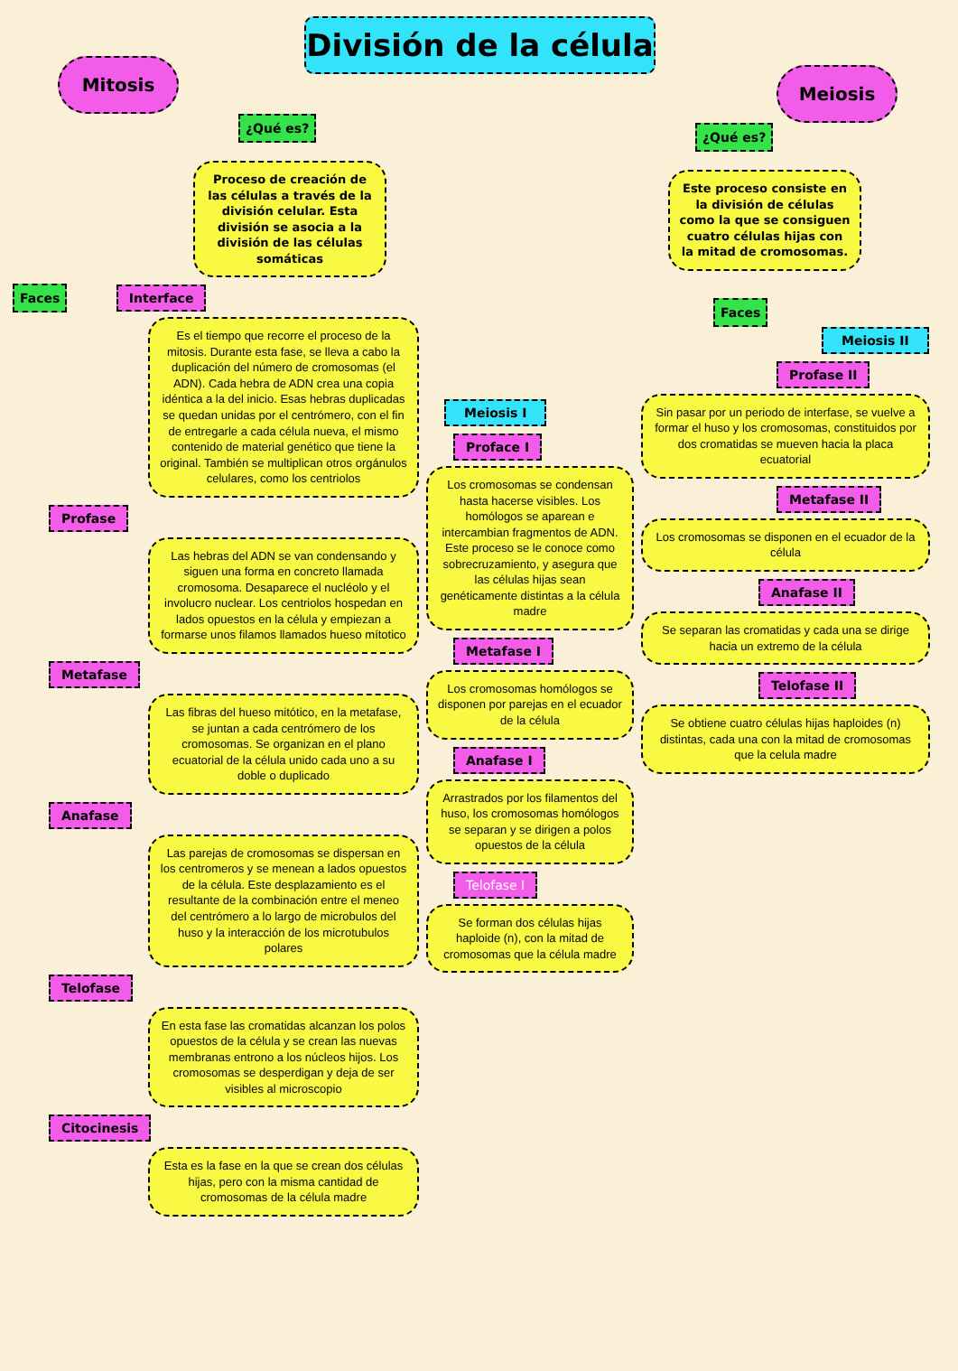División de la célula
Mitosis
¿Qué es?
Proceso de creación de las células a través de la división celular. Esta división se asocia a la división de las células somáticas
Faces
Interface
Es el tiempo que recorre el proceso de la mitosis. Durante esta fase, se lleva a cabo la duplicación del número de cromosomas (el ADN). Cada hebra de ADN crea una copia idéntica a la del inicio. Esas hebras duplicadas se quedan unidas por el centrómero, con el fin de entregarle a cada célula nueva, el mismo contenido de material genético que tiene la original. También se multiplican otros orgánulos celulares, como los centriolos
Profase
Las hebras del ADN se van condensando y siguen una forma en concreto llamada cromosoma. Desaparece el nucléolo y el involucro nuclear. Los centriolos hospedan en lados opuestos en la célula y empiezan a formarse unos filamos llamados hueso mítotico
Metafase
Las fibras del hueso mitótico, en la metafase, se juntan a cada centrómero de los cromosomas. Se organizan en el plano ecuatorial de la célula unido cada uno a su doble o duplicado
Anafase
Las parejas de cromosomas se dispersan en los centromeros y se menean a lados opuestos de la célula. Este desplazamiento es el resultante de la combinación entre el meneo del centrómero a lo largo de microbulos del huso y la interacción de los microtubulos polares
Telofase
En esta fase las cromatidas alcanzan los polos opuestos de la célula y se crean las nuevas membranas entrono a los núcleos hijos. Los cromosomas se desperdigan y deja de ser visibles al microscopio
Citocinesis
Esta es la fase en la que se crean dos células hijas, pero con la misma cantidad de cromosomas de la célula madre
Meiosis I
Proface I
Los cromosomas se condensan hasta hacerse visibles. Los homólogos se aparean e intercambian fragmentos de ADN. Este proceso se le conoce como sobrecruzamiento, y asegura que las células hijas sean genéticamente distintas a la célula madre
Metafase I
Los cromosomas homólogos se disponen por parejas en el ecuador de la célula
Anafase I
Arrastrados por los filamentos del huso, los cromosomas homólogos se separan y se dirigen a polos opuestos de la célula
Telofase I
Se forman dos células hijas haploide (n), con la mitad de cromosomas que la célula madre
Meiosis
¿Qué es?
Este proceso consiste en la división de células como la que se consiguen cuatro células hijas con la mitad de cromosomas.
Faces
Meiosis II
Profase II
Sin pasar por un periodo de interfase, se vuelve a formar el huso y los cromosomas, constituidos por dos cromatidas se mueven hacia la placa ecuatorial
Metafase II
Los cromosomas se disponen en el ecuador de la célula
Anafase II
Se separan las cromatidas y cada una se dirige hacia un extremo de la célula
Telofase II
Se obtiene cuatro células hijas haploides (n) distintas, cada una con la mitad de cromosomas que la celula madre